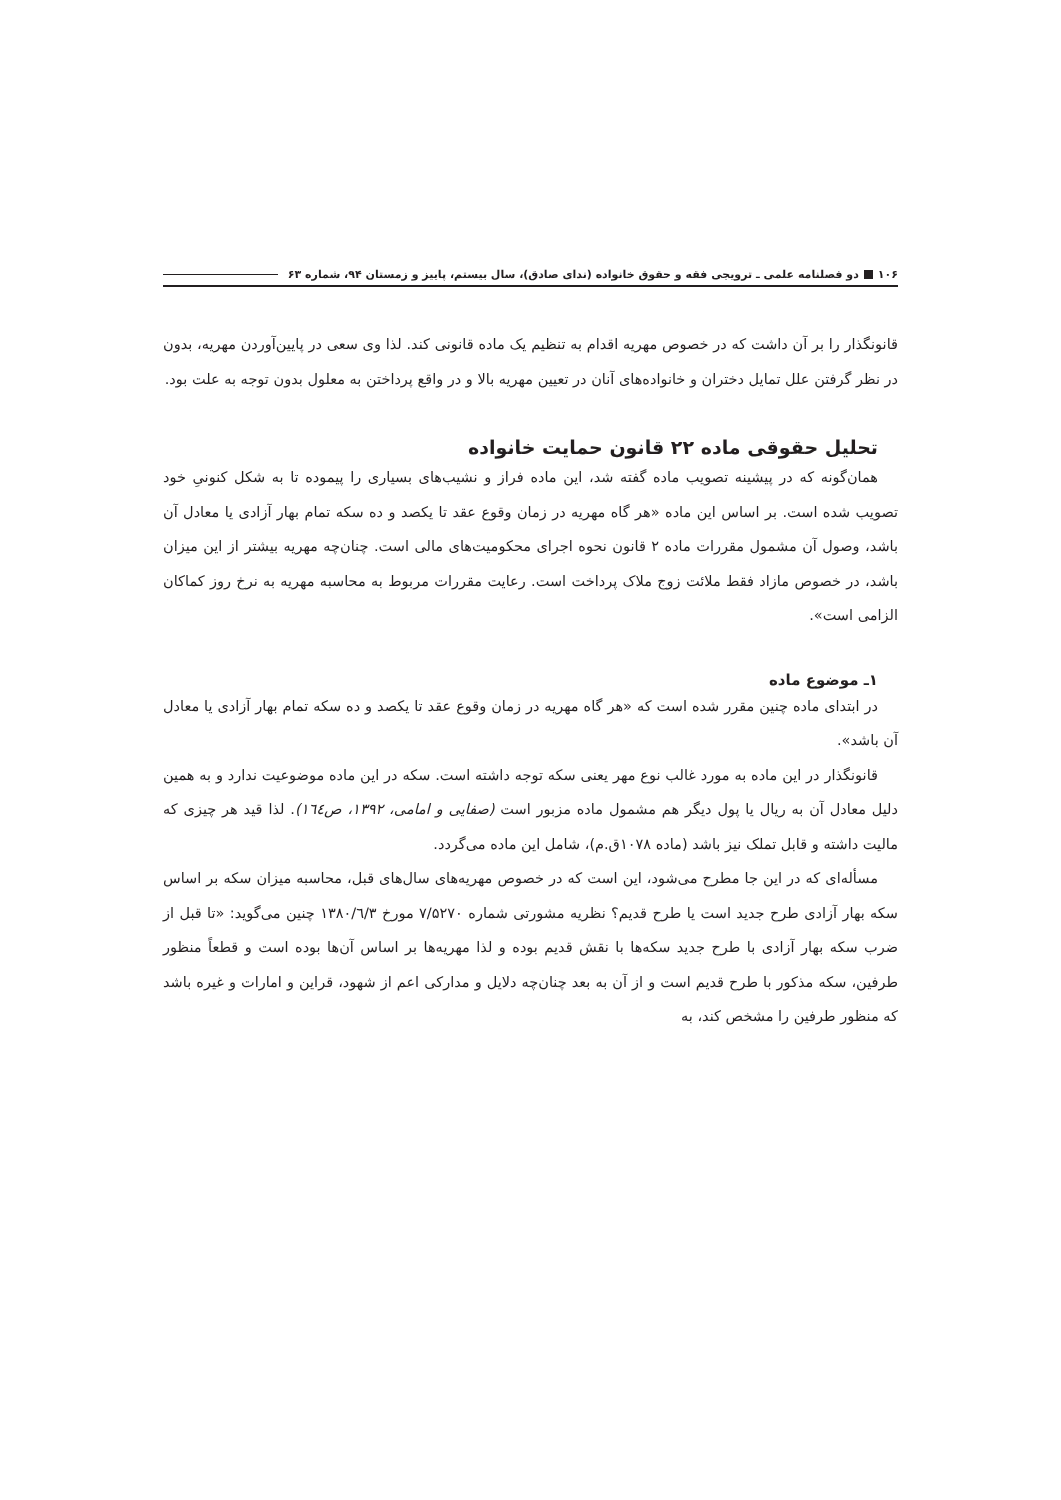۱۰۶ دو فصلنامه علمی ـ ترویجی فقه و حقوق خانواده (ندای صادق)، سال بیستم، پاییز و زمستان ۹۴، شماره ۶۳
قانونگذار را بر آن داشت که در خصوص مهریه اقدام به تنظیم یک ماده قانونی کند. لذا وی سعی در پایین‌آوردن مهریه، بدون در نظر گرفتن علل تمایل دختران و خانواده‌های آنان در تعیین مهریه بالا و در واقع پرداختن به معلول بدون توجه به علت بود.
تحلیل حقوقی ماده ۲۲ قانون حمایت خانواده
همان‌گونه که در پیشینه تصویب ماده گفته شد، این ماده فراز و نشیب‌های بسیاری را پیموده تا به شکل کنونیِ خود تصویب شده است. بر اساس این ماده «هر گاه مهریه در زمان وقوع عقد تا یکصد و ده سکه تمام بهار آزادی یا معادل آن باشد، وصول آن مشمول مقررات ماده ۲ قانون نحوه اجرای محکومیت‌های مالی است. چنان‌چه مهریه بیشتر از این میزان باشد، در خصوص مازاد فقط ملائت زوج ملاک پرداخت است. رعایت مقررات مربوط به محاسبه مهریه به نرخ روز کماکان الزامی است».
۱ـ موضوع ماده
در ابتدای ماده چنین مقرر شده است که «هر گاه مهریه در زمان وقوع عقد تا یکصد و ده سکه تمام بهار آزادی یا معادل آن باشد».
قانونگذار در این ماده به مورد غالب نوع مهر یعنی سکه توجه داشته است. سکه در این ماده موضوعیت ندارد و به همین دلیل معادل آن به ریال یا پول دیگر هم مشمول ماده مزبور است (صفایی و امامی، ۱۳۹۲، ص۱٦٤). لذا قید هر چیزی که مالیت داشته و قابل تملک نیز باشد (ماده ۱۰۷۸ق.م)، شامل این ماده می‌گردد.
مسأله‌ای که در این جا مطرح می‌شود، این است که در خصوص مهریه‌های سال‌های قبل، محاسبه میزان سکه بر اساس سکه بهار آزادی طرح جدید است یا طرح قدیم؟ نظریه مشورتی شماره ۷/۵۲۷۰ مورخ ۱۳۸۰/٦/۳ چنین می‌گوید: «تا قبل از ضرب سکه بهار آزادی با طرح جدید سکه‌ها با نقش قدیم بوده و لذا مهریه‌ها بر اساس آن‌ها بوده است و قطعاً منظور طرفین، سکه مذکور با طرح قدیم است و از آن به بعد چنان‌چه دلایل و مدارکی اعم از شهود، قراین و امارات و غیره باشد که منظور طرفین را مشخص کند، به